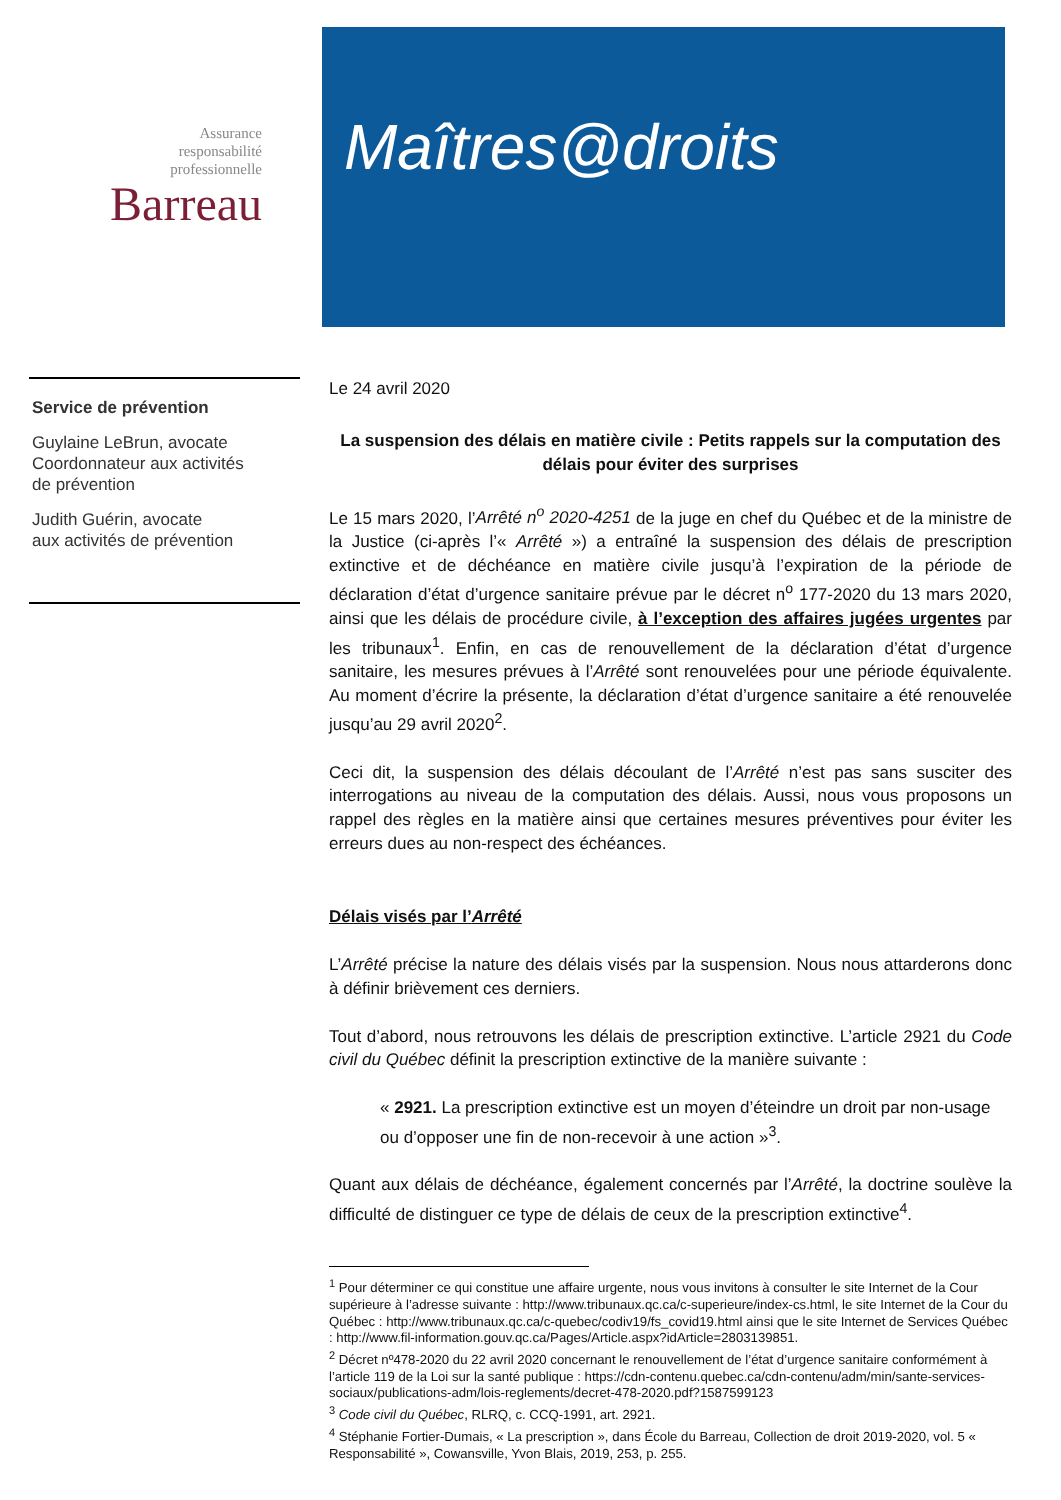Assurance
responsabilité
professionnelle
Barreau
Maîtres@droits
Service de prévention
Guylaine LeBrun, avocate
Coordonnateur aux activités
de prévention
Judith Guérin, avocate
aux activités de prévention
Le 24 avril 2020
La suspension des délais en matière civile : Petits rappels sur la computation des délais pour éviter des surprises
Le 15 mars 2020, l’Arrêté n<sup>o</sup> 2020-4251 de la juge en chef du Québec et de la ministre de la Justice (ci-après l’« Arrêté ») a entraîné la suspension des délais de prescription extinctive et de déchéance en matière civile jusqu’à l’expiration de la période de déclaration d’état d’urgence sanitaire prévue par le décret n<sup>o</sup> 177-2020 du 13 mars 2020, ainsi que les délais de procédure civile, à l’exception des affaires jugées urgentes par les tribunaux<sup>1</sup>. Enfin, en cas de renouvellement de la déclaration d’état d’urgence sanitaire, les mesures prévues à l’Arrêté sont renouvelées pour une période équivalente. Au moment d’écrire la présente, la déclaration d’état d’urgence sanitaire a été renouvelée jusqu’au 29 avril 2020<sup>2</sup>.
Ceci dit, la suspension des délais découlant de l’Arrêté n’est pas sans susciter des interrogations au niveau de la computation des délais. Aussi, nous vous proposons un rappel des règles en la matière ainsi que certaines mesures préventives pour éviter les erreurs dues au non-respect des échéances.
Délais visés par l’Arrêté
L’Arrêté précise la nature des délais visés par la suspension. Nous nous attarderons donc à définir brièvement ces derniers.
Tout d’abord, nous retrouvons les délais de prescription extinctive. L’article 2921 du Code civil du Québec définit la prescription extinctive de la manière suivante :
« 2921. La prescription extinctive est un moyen d’éteindre un droit par non-usage ou d’opposer une fin de non-recevoir à une action »<sup>3</sup>.
Quant aux délais de déchéance, également concernés par l’Arrêté, la doctrine soulève la difficulté de distinguer ce type de délais de ceux de la prescription extinctive<sup>4</sup>.
<sup>1</sup> Pour déterminer ce qui constitue une affaire urgente, nous vous invitons à consulter le site Internet de la Cour supérieure à l’adresse suivante : http://www.tribunaux.qc.ca/c-superieure/index-cs.html, le site Internet de la Cour du Québec : http://www.tribunaux.qc.ca/c-quebec/codiv19/fs_covid19.html ainsi que le site Internet de Services Québec : http://www.fil-information.gouv.qc.ca/Pages/Article.aspx?idArticle=2803139851.
<sup>2</sup> Décret nº478-2020 du 22 avril 2020 concernant le renouvellement de l’état d’urgence sanitaire conformément à l’article 119 de la Loi sur la santé publique : https://cdn-contenu.quebec.ca/cdn-contenu/adm/min/sante-services-sociaux/publications-adm/lois-reglements/decret-478-2020.pdf?1587599123
<sup>3</sup> Code civil du Québec, RLRQ, c. CCQ-1991, art. 2921.
<sup>4</sup> Stéphanie Fortier-Dumais, « La prescription », dans École du Barreau, Collection de droit 2019-2020, vol. 5 « Responsabilité », Cowansville, Yvon Blais, 2019, 253, p. 255.